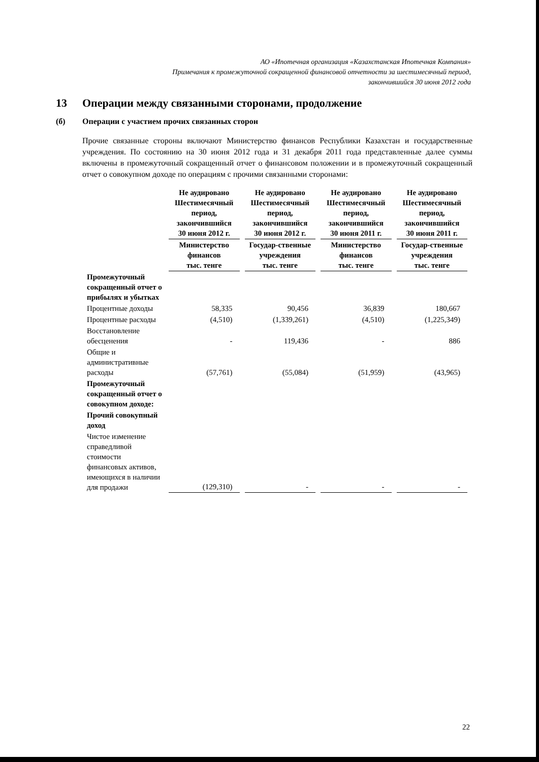АО «Ипотечная организация «Казахстанская Ипотечная Компания»
Примечания к промежуточной сокращенной финансовой отчетности за шестимесячный период,
закончившийся 30 июня 2012 года
13 Операции между связанными сторонами, продолжение
(б) Операции с участием прочих связанных сторон
Прочие связанные стороны включают Министерство финансов Республики Казахстан и государственные учреждения. По состоянию на 30 июня 2012 года и 31 декабря 2011 года представленные далее суммы включены в промежуточный сокращенный отчет о финансовом положении и в промежуточный сокращенный отчет о совокупном доходе по операциям с прочими связанными сторонами:
| | Не аудировано Шестимесячный период, закончившийся 30 июня 2012 г. | Не аудировано Шестимесячный период, закончившийся 30 июня 2012 г. | Не аудировано Шестимесячный период, закончившийся 30 июня 2011 г. | Не аудировано Шестимесячный период, закончившийся 30 июня 2011 г. |
| --- | --- | --- | --- | --- |
| | Министерство финансов тыс. тенге | Государ-ственные учреждения тыс. тенге | Министерство финансов тыс. тенге | Государ-ственные учреждения тыс. тенге |
| Промежуточный сокращенный отчет о прибылях и убытках | | | | |
| Процентные доходы | 58,335 | 90,456 | 36,839 | 180,667 |
| Процентные расходы | (4,510) | (1,339,261) | (4,510) | (1,225,349) |
| Восстановление обесценения | - | 119,436 | - | 886 |
| Общие и административные расходы | (57,761) | (55,084) | (51,959) | (43,965) |
| Промежуточный сокращенный отчет о совокупном доходе: | | | | |
| Прочий совокупный доход | | | | |
| Чистое изменение справедливой стоимости финансовых активов, имеющихся в наличии для продажи | (129,310) | - | - | - |
22